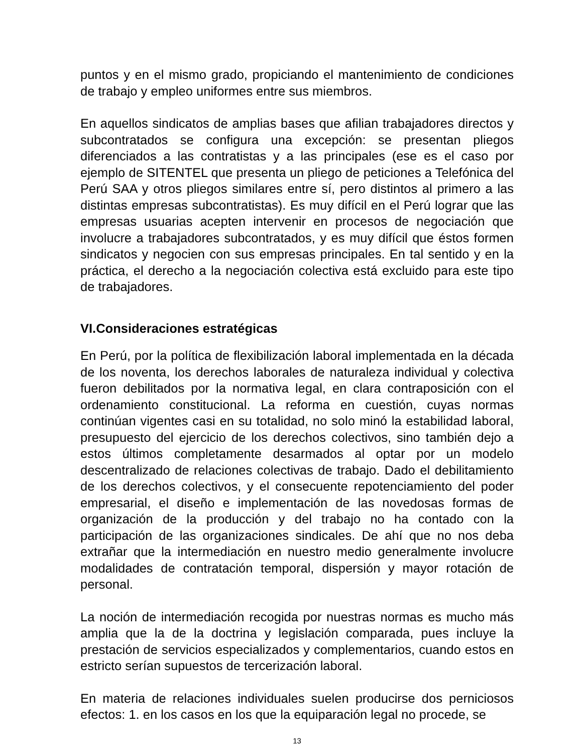puntos y en el mismo grado, propiciando el mantenimiento de condiciones de trabajo y empleo uniformes entre sus miembros.
En aquellos sindicatos de amplias bases que afilian trabajadores directos y subcontratados se configura una excepción: se presentan pliegos diferenciados a las contratistas y a las principales (ese es el caso por ejemplo de SITENTEL que presenta un pliego de peticiones a Telefónica del Perú SAA y otros pliegos similares entre sí, pero distintos al primero a las distintas empresas subcontratistas). Es muy difícil en el Perú lograr que las empresas usuarias acepten intervenir en procesos de negociación que involucre a trabajadores subcontratados, y es muy difícil que éstos formen sindicatos y negocien con sus empresas principales. En tal sentido y en la práctica, el derecho a la negociación colectiva está excluido para este tipo de trabajadores.
VI.Consideraciones estratégicas
En Perú, por la política de flexibilización laboral implementada en la década de los noventa, los derechos laborales de naturaleza individual y colectiva fueron debilitados por la normativa legal, en clara contraposición con el ordenamiento constitucional. La reforma en cuestión, cuyas normas continúan vigentes casi en su totalidad, no solo minó la estabilidad laboral, presupuesto del ejercicio de los derechos colectivos, sino también dejo a estos últimos completamente desarmados al optar por un modelo descentralizado de relaciones colectivas de trabajo. Dado el debilitamiento de los derechos colectivos, y el consecuente repotenciamiento del poder empresarial, el diseño e implementación de las novedosas formas de organización de la producción y del trabajo no ha contado con la participación de las organizaciones sindicales. De ahí que no nos deba extrañar que la intermediación en nuestro medio generalmente involucre modalidades de contratación temporal, dispersión y mayor rotación de personal.
La noción de intermediación recogida por nuestras normas es mucho más amplia que la de la doctrina y legislación comparada, pues incluye la prestación de servicios especializados y complementarios, cuando estos en estricto serían supuestos de tercerización laboral.
En materia de relaciones individuales suelen producirse dos perniciosos efectos: 1. en los casos en los que la equiparación legal no procede, se
13